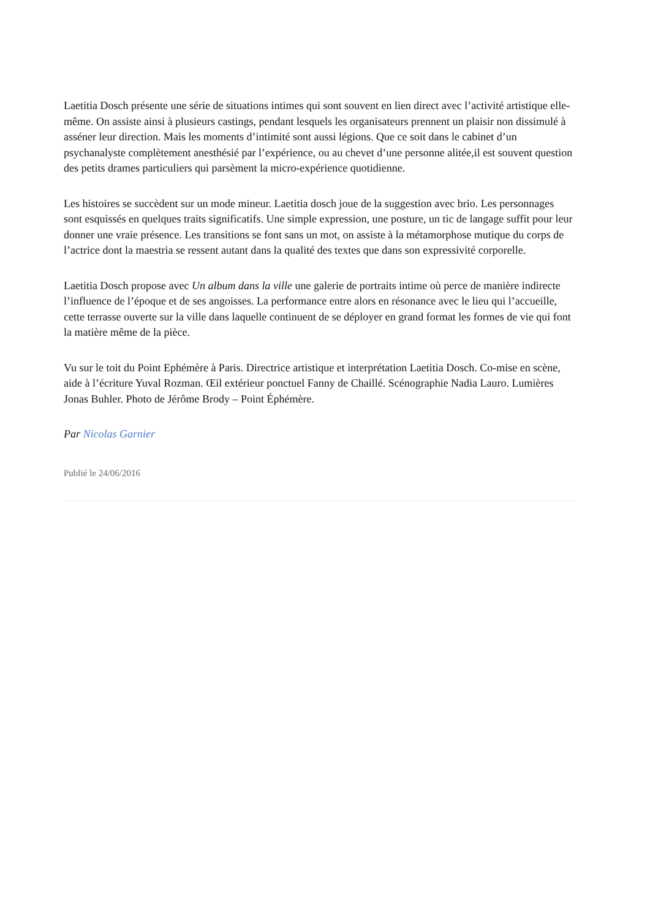Laetitia Dosch présente une série de situations intimes qui sont souvent en lien direct avec l’activité artistique elle-même. On assiste ainsi à plusieurs castings, pendant lesquels les organisateurs prennent un plaisir non dissimulé à asséner leur direction. Mais les moments d’intimité sont aussi légions. Que ce soit dans le cabinet d’un psychanalyste complètement anesthésié par l’expérience, ou au chevet d’une personne alitée,il est souvent question des petits drames particuliers qui parsèment la micro-expérience quotidienne.
Les histoires se succèdent sur un mode mineur. Laetitia dosch joue de la suggestion avec brio. Les personnages sont esquissés en quelques traits significatifs. Une simple expression, une posture, un tic de langage suffit pour leur donner une vraie présence. Les transitions se font sans un mot, on assiste à la métamorphose mutique du corps de l’actrice dont la maestria se ressent autant dans la qualité des textes que dans son expressivité corporelle.
Laetitia Dosch propose avec Un album dans la ville une galerie de portraits intime où perce de manière indirecte l’influence de l’époque et de ses angoisses. La performance entre alors en résonance avec le lieu qui l’accueille, cette terrasse ouverte sur la ville dans laquelle continuent de se déployer en grand format les formes de vie qui font la matière même de la pièce.
Vu sur le toit du Point Ephémère à Paris. Directrice artistique et interprétation Laetitia Dosch. Co-mise en scène, aide à l’écriture Yuval Rozman. Œil extérieur ponctuel Fanny de Chaillé. Scénographie Nadia Lauro. Lumières Jonas Buhler. Photo de Jérôme Brody – Point Éphémère.
Par Nicolas Garnier
Publié le 24/06/2016